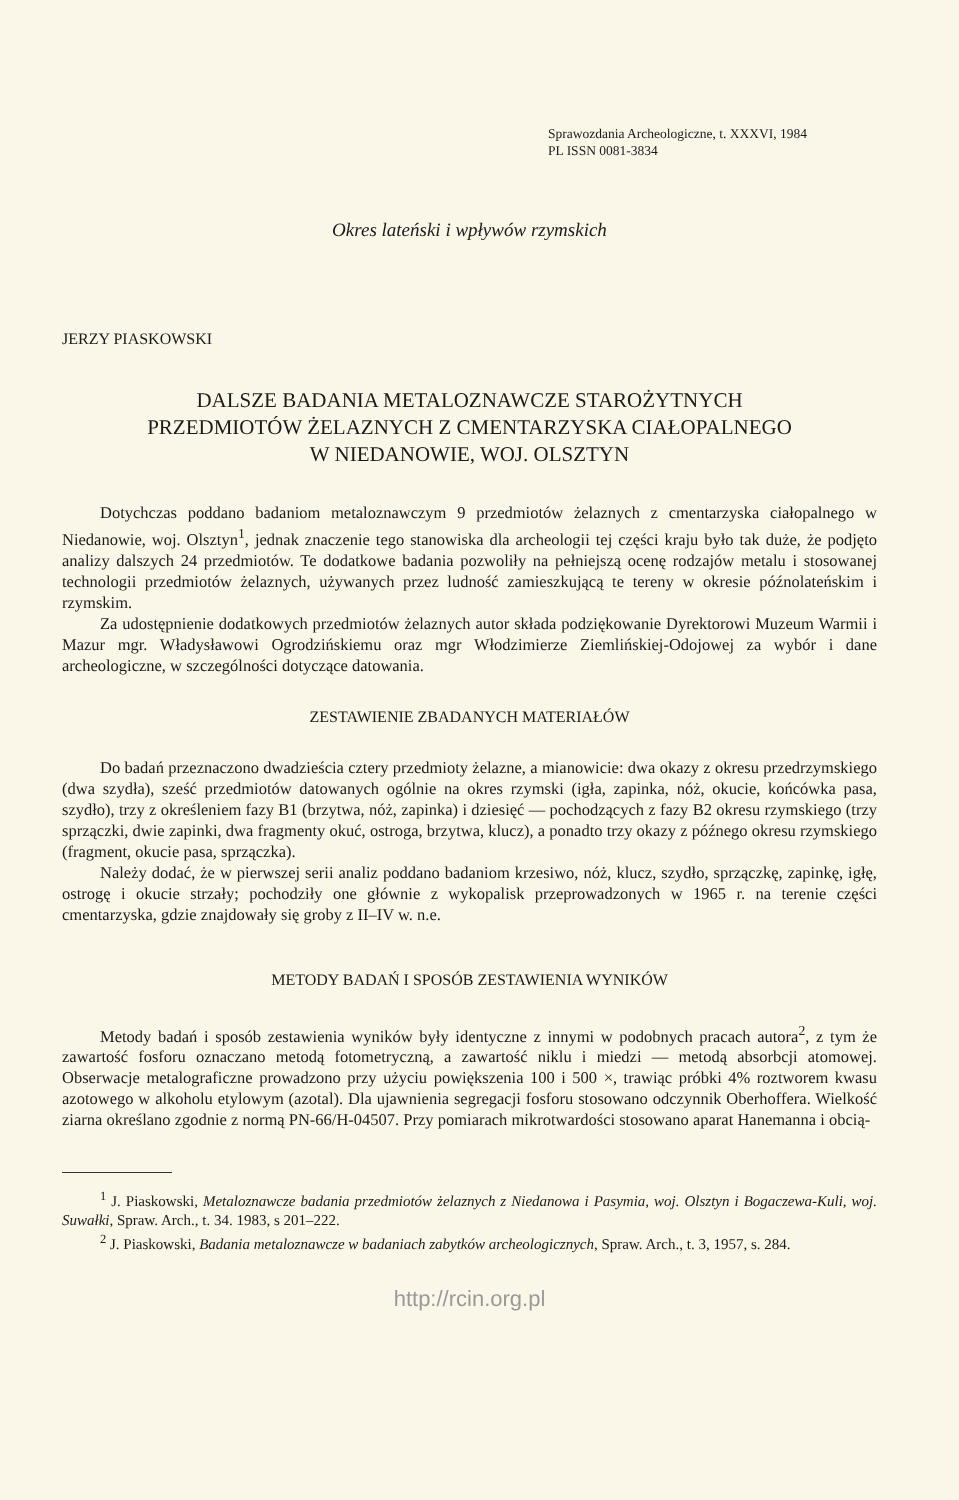Sprawozdania Archeologiczne, t. XXXVI, 1984
PL ISSN 0081-3834
Okres lateński i wpływów rzymskich
JERZY PIASKOWSKI
DALSZE BADANIA METALOZNAWCZE STAROŻYTNYCH
PRZEDMIOTÓW ŻELAZNYCH Z CMENTARZYSKA CIAŁOPALNEGO
W NIEDANOWIE, WOJ. OLSZTYN
Dotychczas poddano badaniom metaloznawczym 9 przedmiotów żelaznych z cmentarzyska ciałopalnego w Niedanowie, woj. Olsztyn<sup>1</sup>, jednak znaczenie tego stanowiska dla archeologii tej części kraju było tak duże, że podjęto analizy dalszych 24 przedmiotów. Te dodatkowe badania pozwoliły na pełniejszą ocenę rodzajów metalu i stosowanej technologii przedmiotów żelaznych, używanych przez ludność zamieszkującą te tereny w okresie późnolateńskim i rzymskim.
Za udostępnienie dodatkowych przedmiotów żelaznych autor składa podziękowanie Dyrektorowi Muzeum Warmii i Mazur mgr. Władysławowi Ogrodzińskiemu oraz mgr Włodzimierze Ziemlińskiej-Odojowej za wybór i dane archeologiczne, w szczególności dotyczące datowania.
ZESTAWIENIE ZBADANYCH MATERIAŁÓW
Do badań przeznaczono dwadzieścia cztery przedmioty żelazne, a mianowicie: dwa okazy z okresu przedrzymskiego (dwa szydła), sześć przedmiotów datowanych ogólnie na okres rzymski (igła, zapinka, nóż, okucie, końcówka pasa, szydło), trzy z określeniem fazy B1 (brzytwa, nóż, zapinka) i dziesięć — pochodzących z fazy B2 okresu rzymskiego (trzy sprzączki, dwie zapinki, dwa fragmenty okuć, ostroga, brzytwa, klucz), a ponadto trzy okazy z późnego okresu rzymskiego (fragment, okucie pasa, sprzączka).
Należy dodać, że w pierwszej serii analiz poddano badaniom krzesiwo, nóż, klucz, szydło, sprzączkę, zapinkę, igłę, ostrogę i okucie strzały; pochodziły one głównie z wykopalisk przeprowadzonych w 1965 r. na terenie części cmentarzyska, gdzie znajdowały się groby z II–IV w. n.e.
METODY BADAŃ I SPOSÓB ZESTAWIENIA WYNIKÓW
Metody badań i sposób zestawienia wyników były identyczne z innymi w podobnych pracach autora<sup>2</sup>, z tym że zawartość fosforu oznaczano metodą fotometryczną, a zawartość niklu i miedzi — metodą absorbcji atomowej. Obserwacje metalograficzne prowadzono przy użyciu powiększenia 100 i 500 ×, trawiąc próbki 4% roztworem kwasu azotowego w alkoholu etylowym (azotal). Dla ujawnienia segregacji fosforu stosowano odczynnik Oberhoffera. Wielkość ziarna określano zgodnie z normą PN-66/H-04507. Przy pomiarach mikrotwardości stosowano aparat Hanemanna i obcią-
<sup>1</sup> J. Piaskowski, Metaloznawcze badania przedmiotów żelaznych z Niedanowa i Pasymia, woj. Olsztyn i Bogaczewa-Kuli, woj. Suwałki, Spraw. Arch., t. 34. 1983, s 201–222.
<sup>2</sup> J. Piaskowski, Badania metaloznawcze w badaniach zabytków archeologicznych, Spraw. Arch., t. 3, 1957, s. 284.
http://rcin.org.pl